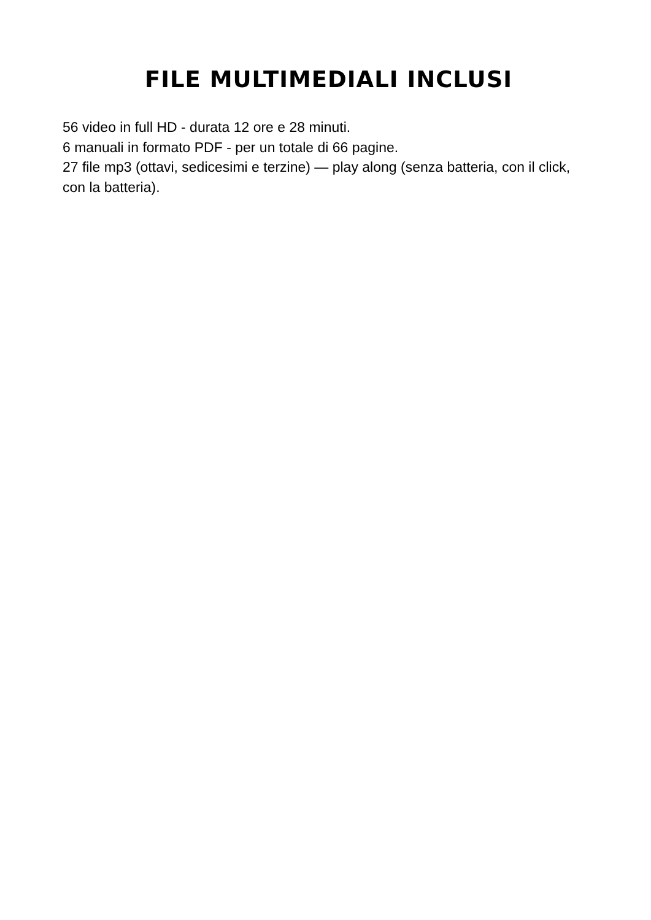FILE MULTIMEDIALI INCLUSI
56 video in full HD - durata 12 ore e 28 minuti.
6 manuali in formato PDF - per un totale di 66 pagine.
27 file mp3 (ottavi, sedicesimi e terzine) — play along (senza batteria, con il click, con la batteria).